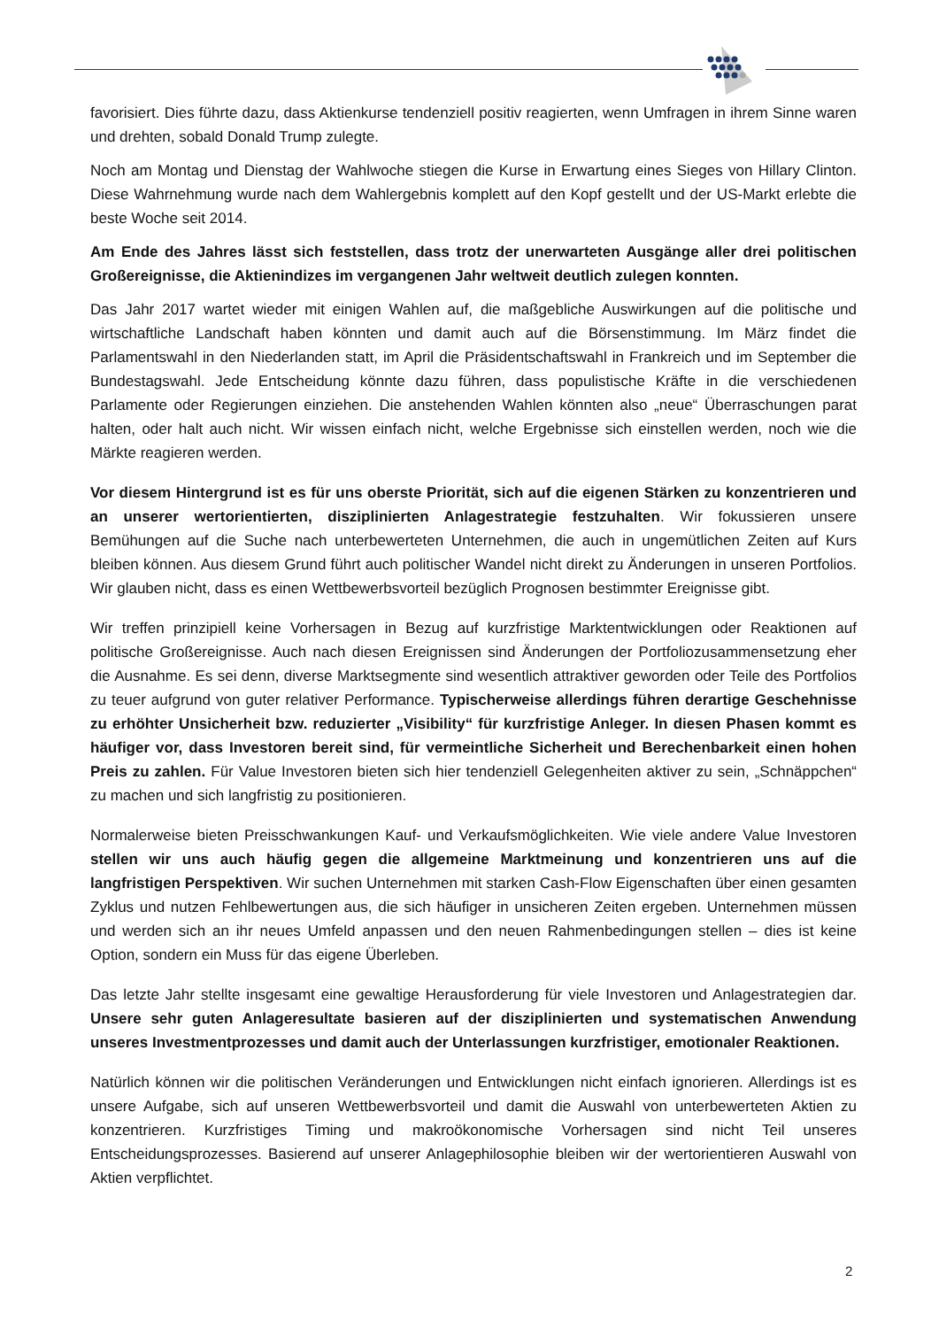favorisiert. Dies führte dazu, dass Aktienkurse tendenziell positiv reagierten, wenn Umfragen in ihrem Sinne waren und drehten, sobald Donald Trump zulegte.
Noch am Montag und Dienstag der Wahlwoche stiegen die Kurse in Erwartung eines Sieges von Hillary Clinton. Diese Wahrnehmung wurde nach dem Wahlergebnis komplett auf den Kopf gestellt und der US-Markt erlebte die beste Woche seit 2014.
Am Ende des Jahres lässt sich feststellen, dass trotz der unerwarteten Ausgänge aller drei politischen Großereignisse, die Aktienindizes im vergangenen Jahr weltweit deutlich zulegen konnten.
Das Jahr 2017 wartet wieder mit einigen Wahlen auf, die maßgebliche Auswirkungen auf die politische und wirtschaftliche Landschaft haben könnten und damit auch auf die Börsenstimmung. Im März findet die Parlamentswahl in den Niederlanden statt, im April die Präsidentschaftswahl in Frankreich und im September die Bundestagswahl. Jede Entscheidung könnte dazu führen, dass populistische Kräfte in die verschiedenen Parlamente oder Regierungen einziehen. Die anstehenden Wahlen könnten also „neue“ Überraschungen parat halten, oder halt auch nicht. Wir wissen einfach nicht, welche Ergebnisse sich einstellen werden, noch wie die Märkte reagieren werden.
Vor diesem Hintergrund ist es für uns oberste Priorität, sich auf die eigenen Stärken zu konzentrieren und an unserer wertorientierten, disziplinierten Anlagestrategie festzuhalten. Wir fokussieren unsere Bemühungen auf die Suche nach unterbewerteten Unternehmen, die auch in ungemütlichen Zeiten auf Kurs bleiben können. Aus diesem Grund führt auch politischer Wandel nicht direkt zu Änderungen in unseren Portfolios. Wir glauben nicht, dass es einen Wettbewerbsvorteil bezüglich Prognosen bestimmter Ereignisse gibt.
Wir treffen prinzipiell keine Vorhersagen in Bezug auf kurzfristige Marktentwicklungen oder Reaktionen auf politische Großereignisse. Auch nach diesen Ereignissen sind Änderungen der Portfoliozusammensetzung eher die Ausnahme. Es sei denn, diverse Marktsegmente sind wesentlich attraktiver geworden oder Teile des Portfolios zu teuer aufgrund von guter relativer Performance. Typischerweise allerdings führen derartige Geschehnisse zu erhöhter Unsicherheit bzw. reduzierter „Visibility“ für kurzfristige Anleger. In diesen Phasen kommt es häufiger vor, dass Investoren bereit sind, für vermeintliche Sicherheit und Berechenbarkeit einen hohen Preis zu zahlen. Für Value Investoren bieten sich hier tendenziell Gelegenheiten aktiver zu sein, „Schnäppchen“ zu machen und sich langfristig zu positionieren.
Normalerweise bieten Preisschwankungen Kauf- und Verkaufsmöglichkeiten. Wie viele andere Value Investoren stellen wir uns auch häufig gegen die allgemeine Marktmeinung und konzentrieren uns auf die langfristigen Perspektiven. Wir suchen Unternehmen mit starken Cash-Flow Eigenschaften über einen gesamten Zyklus und nutzen Fehlbewertungen aus, die sich häufiger in unsicheren Zeiten ergeben. Unternehmen müssen und werden sich an ihr neues Umfeld anpassen und den neuen Rahmenbedingungen stellen – dies ist keine Option, sondern ein Muss für das eigene Überleben.
Das letzte Jahr stellte insgesamt eine gewaltige Herausforderung für viele Investoren und Anlagestrategien dar. Unsere sehr guten Anlageresultate basieren auf der disziplinierten und systematischen Anwendung unseres Investmentprozesses und damit auch der Unterlassungen kurzfristiger, emotionaler Reaktionen.
Natürlich können wir die politischen Veränderungen und Entwicklungen nicht einfach ignorieren. Allerdings ist es unsere Aufgabe, sich auf unseren Wettbewerbsvorteil und damit die Auswahl von unterbewerteten Aktien zu konzentrieren. Kurzfristiges Timing und makroökonomische Vorhersagen sind nicht Teil unseres Entscheidungsprozesses. Basierend auf unserer Anlagephilosophie bleiben wir der wertorientieren Auswahl von Aktien verpflichtet.
2